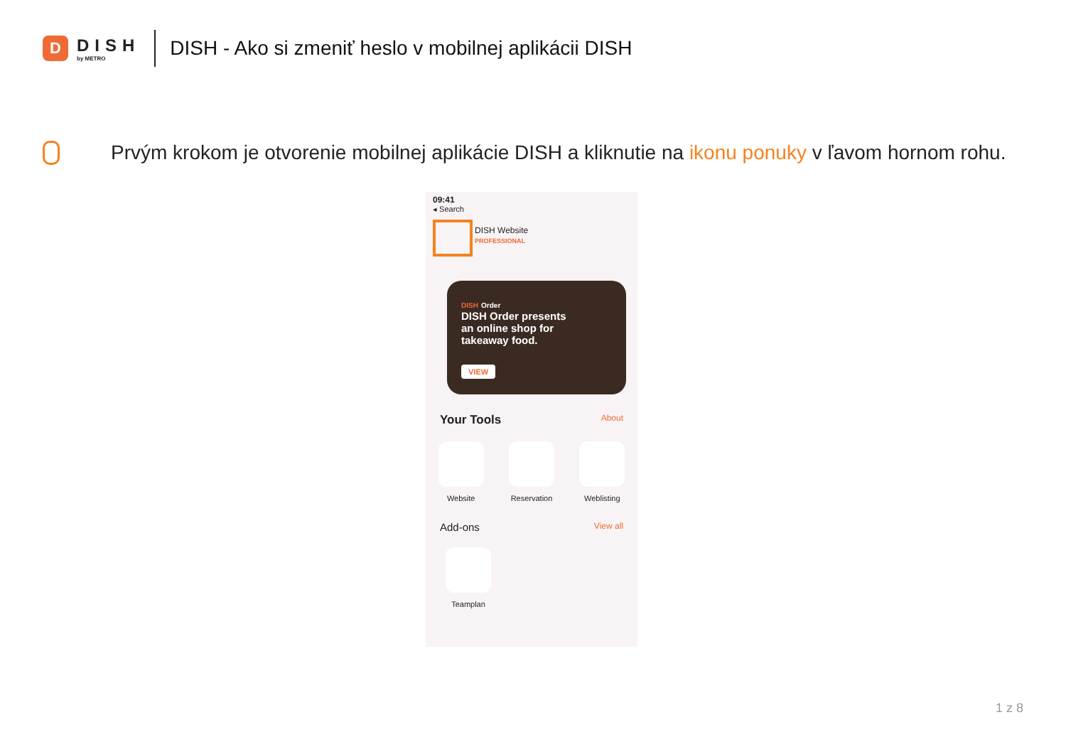D
DISH
by METRO
DISH - Ako si zmeniť heslo v mobilnej aplikácii DISH
Prvým krokom je otvorenie mobilnej aplikácie DISH a kliknutie na ikonu ponuky v ľavom hornom rohu.
09:41
◂ Search
DISH Website
PROFESSIONAL
DISH Order
DISH Order presents
an online shop for
takeaway food.
VIEW
Your Tools About
Website Reservation Weblisting
Add-ons View all
Teamplan
1 z 8